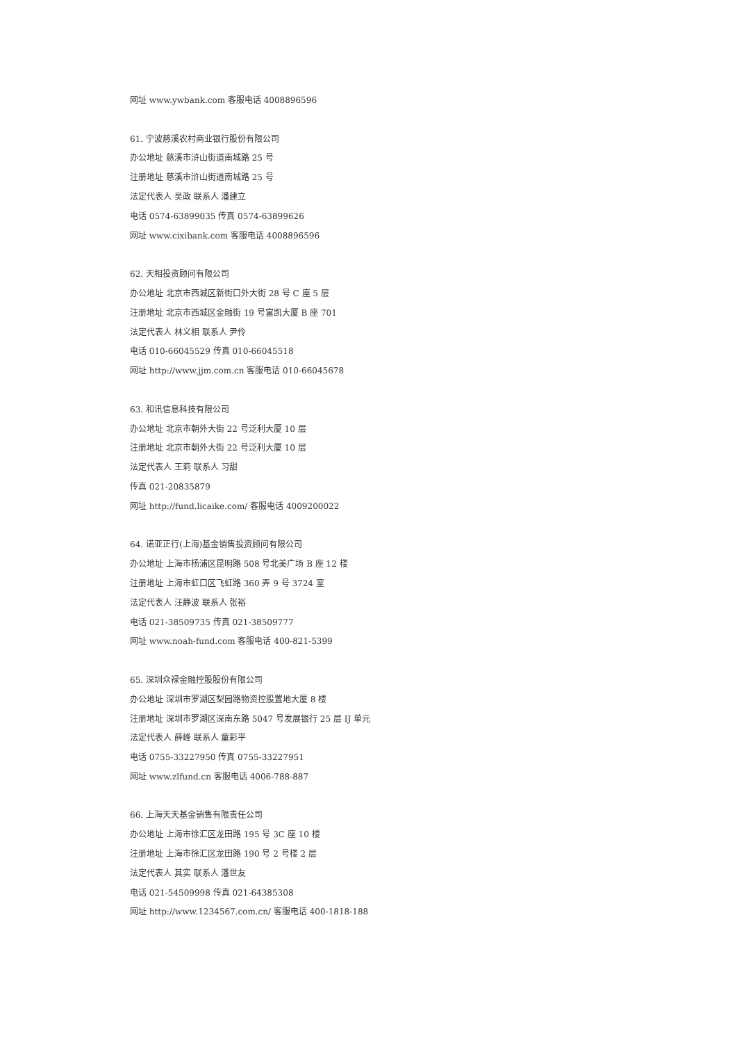网址 www.ywbank.com 客服电话 4008896596
61. 宁波慈溪农村商业银行股份有限公司
办公地址 慈溪市浒山街道南城路 25 号
注册地址 慈溪市浒山街道南城路 25 号
法定代表人 吴政 联系人 潘建立
电话 0574-63899035 传真 0574-63899626
网址 www.cixibank.com 客服电话 4008896596
62. 天相投资顾问有限公司
办公地址 北京市西城区新街口外大街 28 号 C 座 5 层
注册地址 北京市西城区金融街 19 号富凯大厦 B 座 701
法定代表人 林义相 联系人 尹伶
电话 010-66045529 传真 010-66045518
网址 http://www.jjm.com.cn 客服电话 010-66045678
63. 和讯信息科技有限公司
办公地址 北京市朝外大街 22 号泛利大厦 10 层
注册地址 北京市朝外大街 22 号泛利大厦 10 层
法定代表人 王莉 联系人 习甜
传真 021-20835879
网址 http://fund.licaike.com/ 客服电话 4009200022
64. 诺亚正行(上海)基金销售投资顾问有限公司
办公地址 上海市杨浦区昆明路 508 号北美广场 B 座 12 楼
注册地址 上海市虹口区飞虹路 360 弄 9 号 3724 室
法定代表人 汪静波 联系人 张裕
电话 021-38509735 传真 021-38509777
网址 www.noah-fund.com 客服电话 400-821-5399
65. 深圳众禄金融控股股份有限公司
办公地址 深圳市罗湖区梨园路物资控股置地大厦 8 楼
注册地址 深圳市罗湖区深南东路 5047 号发展银行 25 层 IJ 单元
法定代表人 薛峰 联系人 童彩平
电话 0755-33227950 传真 0755-33227951
网址 www.zlfund.cn 客服电话 4006-788-887
66. 上海天天基金销售有限责任公司
办公地址 上海市徐汇区龙田路 195 号 3C 座 10 楼
注册地址 上海市徐汇区龙田路 190 号 2 号楼 2 层
法定代表人 其实 联系人 潘世友
电话 021-54509998 传真 021-64385308
网址 http://www.1234567.com.cn/ 客服电话 400-1818-188